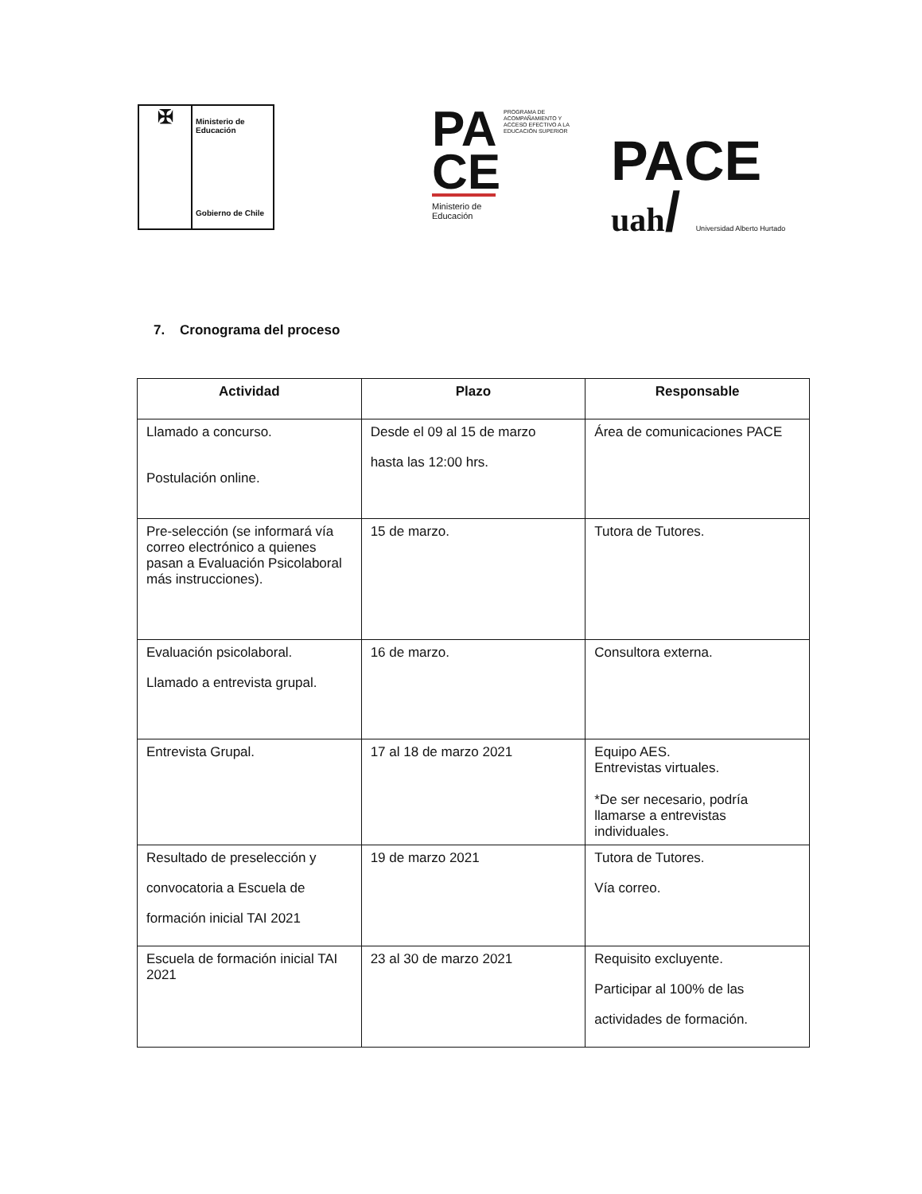✠
Ministerio de
Educación
Gobierno de Chile
PA
CE
PROGRAMA DE ACOMPAÑAMIENTO Y ACCESO EFECTIVO A LA EDUCACIÓN SUPERIOR
Ministerio de
Educación
PACE
uah/ Universidad Alberto Hurtado
7. Cronograma del proceso
| Actividad | Plazo | Responsable |
| --- | --- | --- |
| Llamado a concurso. Postulación online. | Desde el 09 al 15 de marzo hasta las 12:00 hrs. | Área de comunicaciones PACE |
| Pre-selección (se informará vía correo electrónico a quienes pasan a Evaluación Psicolaboral más instrucciones). | 15 de marzo. | Tutora de Tutores. |
| Evaluación psicolaboral. Llamado a entrevista grupal. | 16 de marzo. | Consultora externa. |
| Entrevista Grupal. | 17 al 18 de marzo 2021 | Equipo AES. Entrevistas virtuales. *De ser necesario, podría llamarse a entrevistas individuales. |
| Resultado de preselección y convocatoria a Escuela de formación inicial TAI 2021 | 19 de marzo 2021 | Tutora de Tutores. Vía correo. |
| Escuela de formación inicial TAI 2021 | 23 al 30 de marzo 2021 | Requisito excluyente. Participar al 100% de las actividades de formación. |